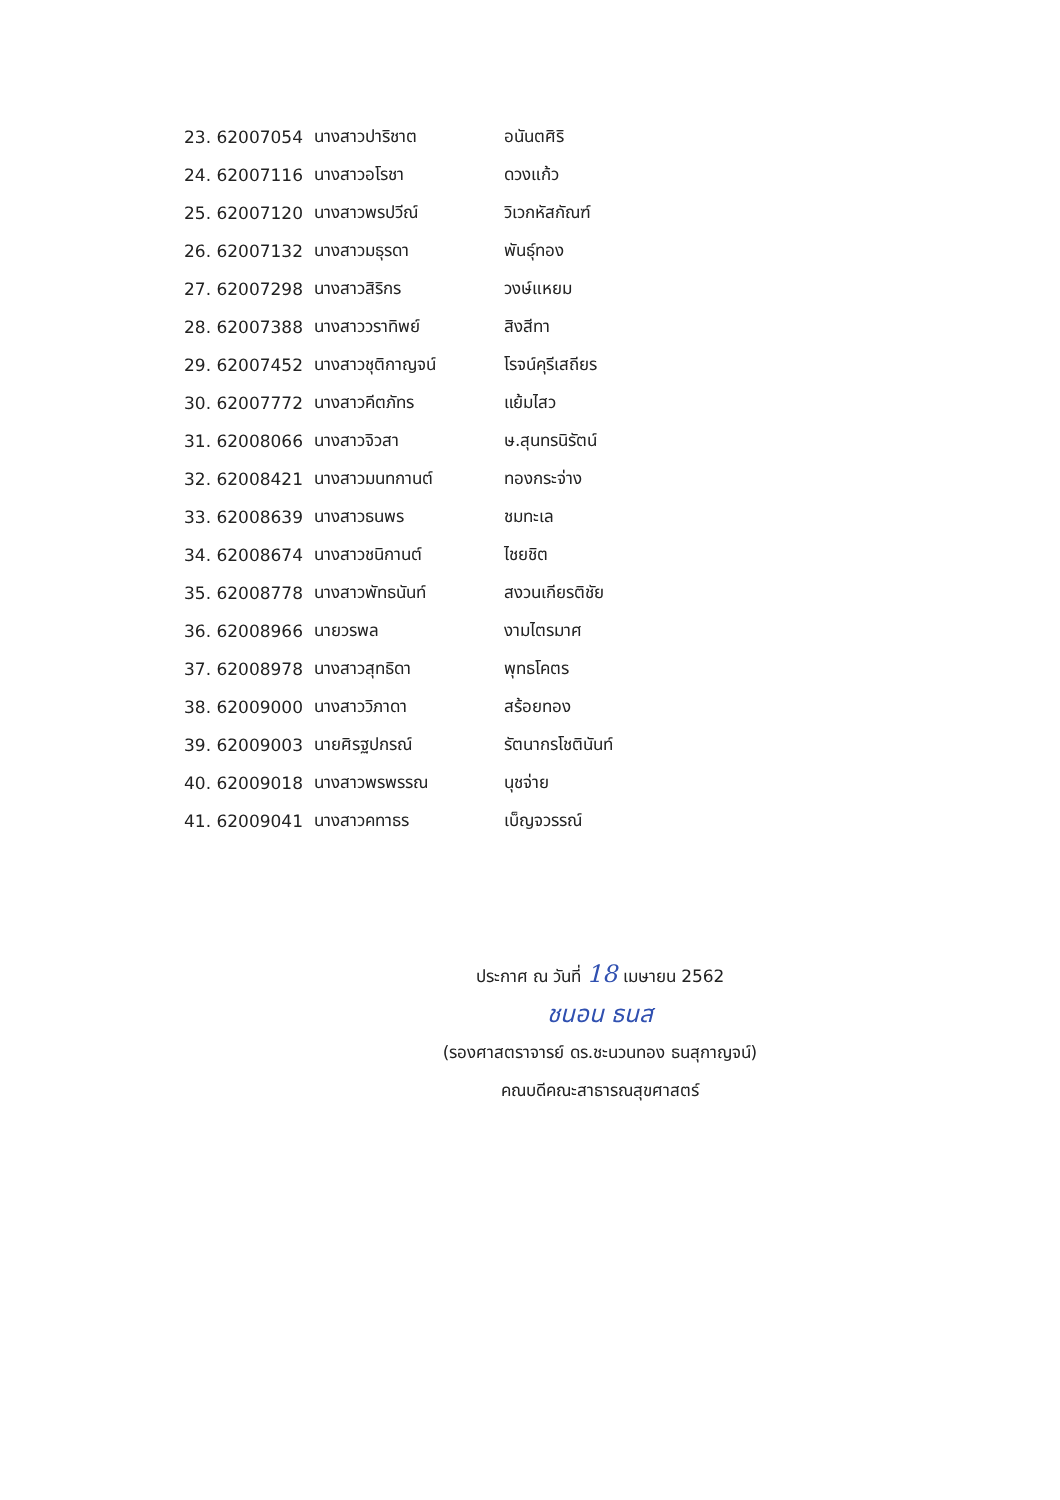| 23. 62007054 | นางสาวปาริชาต | อนันตศิริ |
| 24. 62007116 | นางสาวอโรชา | ดวงแก้ว |
| 25. 62007120 | นางสาวพรปวีณ์ | วิเวกหัสกัณฑ์ |
| 26. 62007132 | นางสาวมธุรดา | พันธุ์ทอง |
| 27. 62007298 | นางสาวสิริกร | วงษ์แหยม |
| 28. 62007388 | นางสาววราทิพย์ | สิงสีทา |
| 29. 62007452 | นางสาวชุติกาญจน์ | โรจน์คุรีเสถียร |
| 30. 62007772 | นางสาวคีตภัทร | แย้มไสว |
| 31. 62008066 | นางสาวจิวสา | ษ.สุนทรนิรัตน์ |
| 32. 62008421 | นางสาวมนทกานต์ | ทองกระจ่าง |
| 33. 62008639 | นางสาวธนพร | ชมทะเล |
| 34. 62008674 | นางสาวชนิกานต์ | ไชยชิต |
| 35. 62008778 | นางสาวพัทธนันท์ | สงวนเกียรติชัย |
| 36. 62008966 | นายวรพล | งามไตรมาศ |
| 37. 62008978 | นางสาวสุทธิดา | พุทธโคตร |
| 38. 62009000 | นางสาววิภาดา | สร้อยทอง |
| 39. 62009003 | นายศิรฐปกรณ์ | รัตนากรโชตินันท์ |
| 40. 62009018 | นางสาวพรพรรณ | นุชจ่าย |
| 41. 62009041 | นางสาวคทาธร | เบ็ญจวรรณ์ |
ประกาศ ณ วันที่ 18 เมษายน 2562
ชนอน ธนส
(รองศาสตราจารย์ ดร.ชะนวนทอง ธนสุกาญจน์)
คณบดีคณะสาธารณสุขศาสตร์